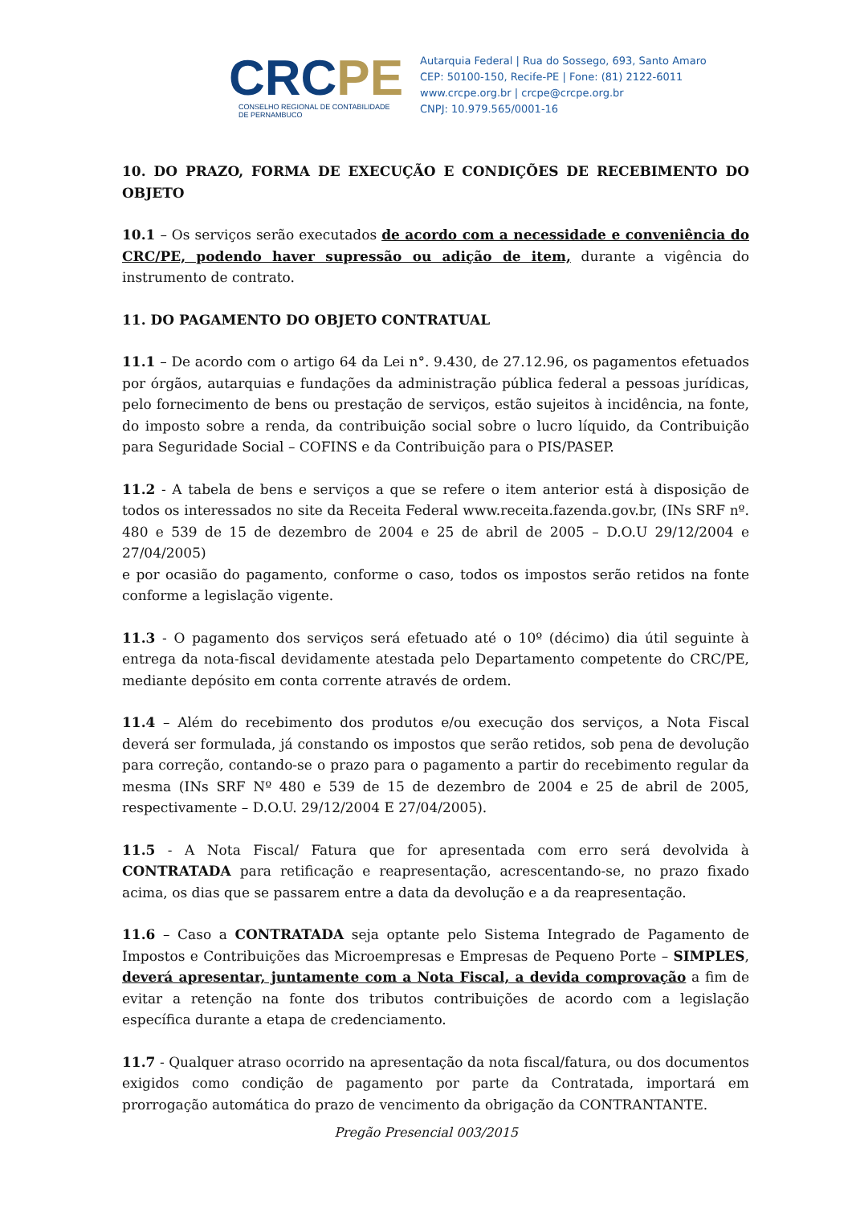CRCPE
CONSELHO REGIONAL DE CONTABILIDADE
DE PERNAMBUCO
Autarquia Federal | Rua do Sossego, 693, Santo Amaro
CEP: 50100-150, Recife-PE | Fone: (81) 2122-6011
www.crcpe.org.br | crcpe@crcpe.org.br
CNPJ: 10.979.565/0001-16
10. DO PRAZO, FORMA DE EXECUÇÃO E CONDIÇÕES DE RECEBIMENTO DO OBJETO
10.1 – Os serviços serão executados de acordo com a necessidade e conveniência do CRC/PE, podendo haver supressão ou adição de item, durante a vigência do instrumento de contrato.
11. DO PAGAMENTO DO OBJETO CONTRATUAL
11.1 – De acordo com o artigo 64 da Lei n°. 9.430, de 27.12.96, os pagamentos efetuados por órgãos, autarquias e fundações da administração pública federal a pessoas jurídicas, pelo fornecimento de bens ou prestação de serviços, estão sujeitos à incidência, na fonte, do imposto sobre a renda, da contribuição social sobre o lucro líquido, da Contribuição para Seguridade Social – COFINS e da Contribuição para o PIS/PASEP.
11.2 - A tabela de bens e serviços a que se refere o item anterior está à disposição de todos os interessados no site da Receita Federal www.receita.fazenda.gov.br, (INs SRF nº. 480 e 539 de 15 de dezembro de 2004 e 25 de abril de 2005 – D.O.U 29/12/2004 e 27/04/2005)
e por ocasião do pagamento, conforme o caso, todos os impostos serão retidos na fonte conforme a legislação vigente.
11.3 - O pagamento dos serviços será efetuado até o 10º (décimo) dia útil seguinte à entrega da nota-fiscal devidamente atestada pelo Departamento competente do CRC/PE, mediante depósito em conta corrente através de ordem.
11.4 – Além do recebimento dos produtos e/ou execução dos serviços, a Nota Fiscal deverá ser formulada, já constando os impostos que serão retidos, sob pena de devolução para correção, contando-se o prazo para o pagamento a partir do recebimento regular da mesma (INs SRF Nº 480 e 539 de 15 de dezembro de 2004 e 25 de abril de 2005, respectivamente – D.O.U. 29/12/2004 E 27/04/2005).
11.5 - A Nota Fiscal/ Fatura que for apresentada com erro será devolvida à CONTRATADA para retificação e reapresentação, acrescentando-se, no prazo fixado acima, os dias que se passarem entre a data da devolução e a da reapresentação.
11.6 – Caso a CONTRATADA seja optante pelo Sistema Integrado de Pagamento de Impostos e Contribuições das Microempresas e Empresas de Pequeno Porte – SIMPLES, deverá apresentar, juntamente com a Nota Fiscal, a devida comprovação a fim de evitar a retenção na fonte dos tributos contribuições de acordo com a legislação específica durante a etapa de credenciamento.
11.7 - Qualquer atraso ocorrido na apresentação da nota fiscal/fatura, ou dos documentos exigidos como condição de pagamento por parte da Contratada, importará em prorrogação automática do prazo de vencimento da obrigação da CONTRANTANTE.
Pregão Presencial 003/2015